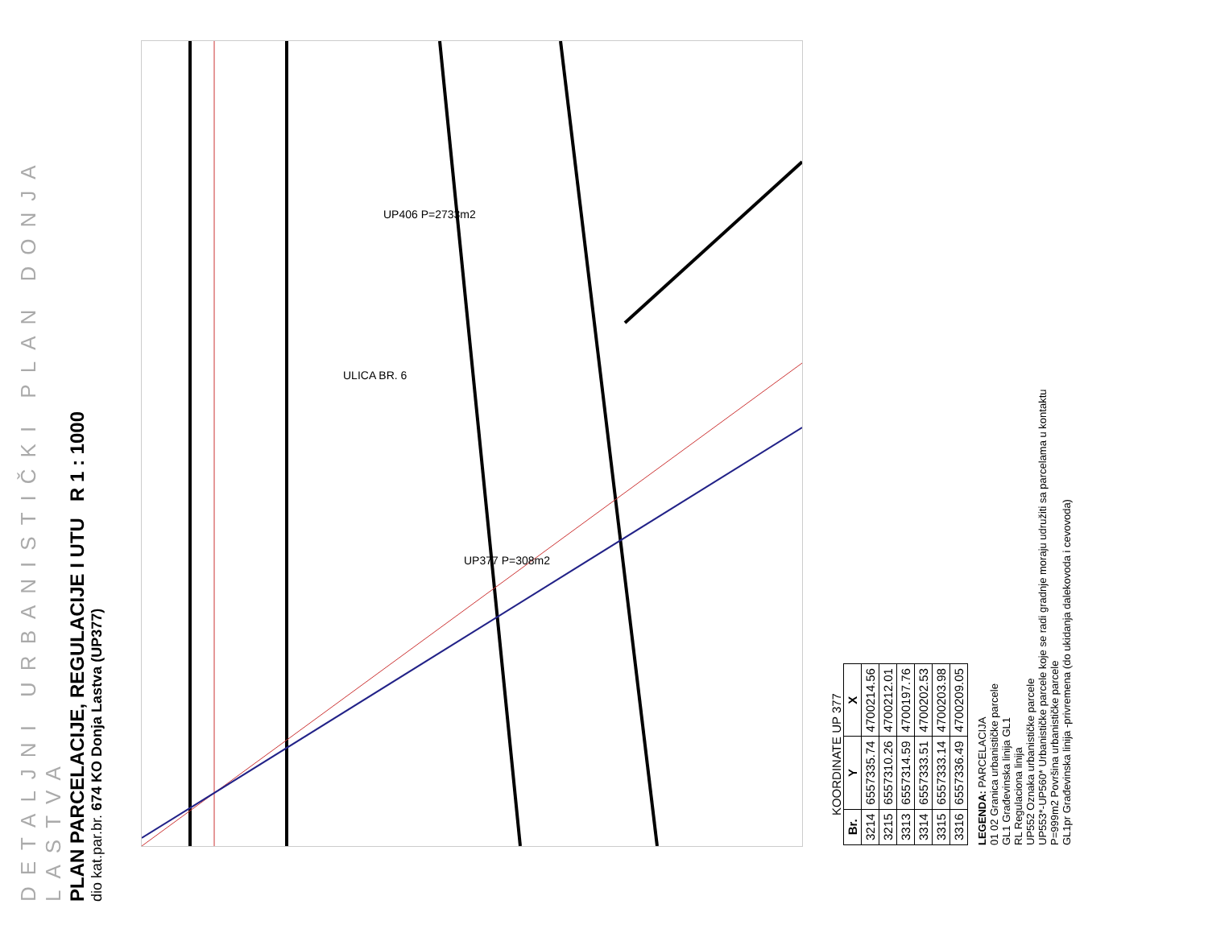DETALJNI URBANISTIČKI PLAN DONJA LASTVA
PLAN PARCELACIJE, REGULACIJE I UTU R 1 : 1000
dio kat.par.br. 674 KO Donja Lastva (UP377)
ULICA BR. 6
UP377 P=308m2
UP406 P=2733m2
KOORDINATE UP 377
| Br. | Y | X |
| --- | --- | --- |
| 3214 | 6557335.74 | 4700214.56 |
| 3215 | 6557310.26 | 4700212.01 |
| 3313 | 6557314.59 | 4700197.76 |
| 3314 | 6557333.51 | 4700202.53 |
| 3315 | 6557333.14 | 4700203.98 |
| 3316 | 6557336.49 | 4700209.05 |
LEGENDA: PARCELACIJA
01 02 Granica urbanističke parcele
GL1 Građevinska linija GL1
RL Regulaciona linija
UP552 Oznaka urbanističke parcele
UP553*-UP560* Urbanističke parcele koje se radi gradnje moraju udružiti sa parcelama u kontaktu
P=999m2 Površina urbanističke parcele
GL1pr Građevinska linija -privremena (do ukidanja dalekovoda i cevovoda)